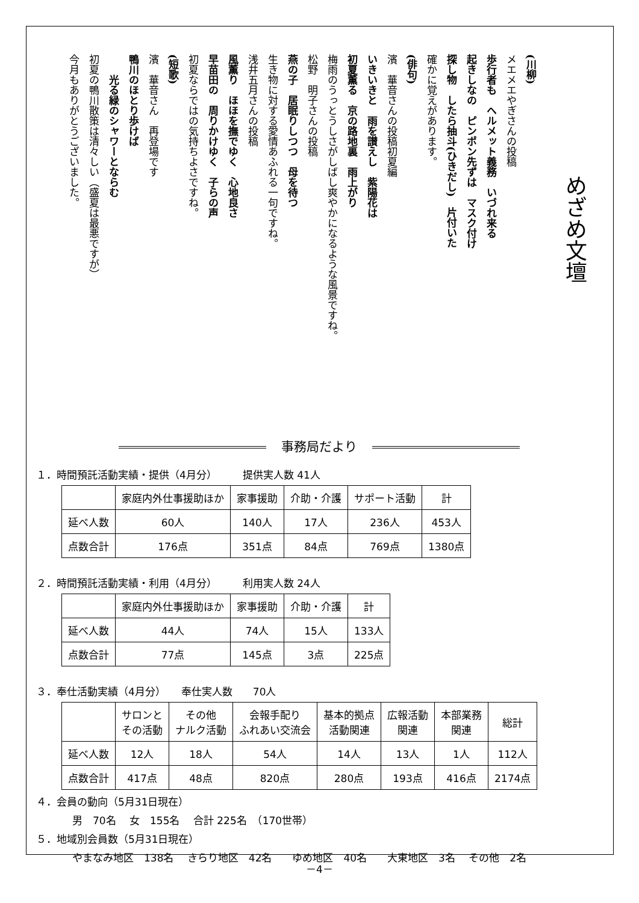めざめ文壇
(川柳)
メエメエやぎさんの投稿
歩行者も　ヘルメット義務　いづれ来る
起きしなの　ピンポン先ずは　マスク付け
探し物　したら抽斗(ひきだし)　片付いた
確かに覚えがあります。
(俳句)
濱　華音さんの投稿初夏編
いきいきと　雨を讃えし　紫陽花は
初夏薫る　京の路地裏　雨上がり
梅雨のうっとうしさがしばし爽やかになるような風景ですね。
松野　明子さんの投稿
燕の子　居眠りしつつ　母を待つ
生き物に対する愛情あふれる一句ですね。
浅井五月さんの投稿
風薫り　ほほを撫でゆく　心地良さ
早苗田の　周りかけゆく　子らの声
初夏ならではの気持ちよさですね。
(短歌)
濱　華音さん　再登場です
鴨川のほとり歩けば
　　光る緑のシャワーとならむ
初夏の鴨川散策は清々しい（盛夏は最悪ですが）
今月もありがとうございました。
事務局だより
１．時間預託活動実績・提供（4月分）　　　提供実人数 41人
| | 家庭内外仕事援助ほか | 家事援助 | 介助・介護 | サポート活動 | 計 |
| --- | --- | --- | --- | --- | --- |
| 延べ人数 | 60人 | 140人 | 17人 | 236人 | 453人 |
| 点数合計 | 176点 | 351点 | 84点 | 769点 | 1380点 |
２．時間預託活動実績・利用（4月分）　　　利用実人数 24人
| | 家庭内外仕事援助ほか | 家事援助 | 介助・介護 | 計 |
| --- | --- | --- | --- | --- |
| 延べ人数 | 44人 | 74人 | 15人 | 133人 |
| 点数合計 | 77点 | 145点 | 3点 | 225点 |
３．奉仕活動実績（4月分）　　奉仕実人数　　70人
| | サロンと その活動 | その他 ナルク活動 | 会報手配り ふれあい交流会 | 基本的拠点 活動関連 | 広報活動 関連 | 本部業務 関連 | 総計 |
| --- | --- | --- | --- | --- | --- | --- | --- |
| 延べ人数 | 12人 | 18人 | 54人 | 14人 | 13人 | 1人 | 112人 |
| 点数合計 | 417点 | 48点 | 820点 | 280点 | 193点 | 416点 | 2174点 |
４．会員の動向（5月31日現在）
男　70名　 女　155名　 合計 225名　（170世帯）
５．地域別会員数（5月31日現在）
やまなみ地区　138名　 きらり地区　42名　　ゆめ地区　40名　　大東地区　3名　 その他　2名
－4－